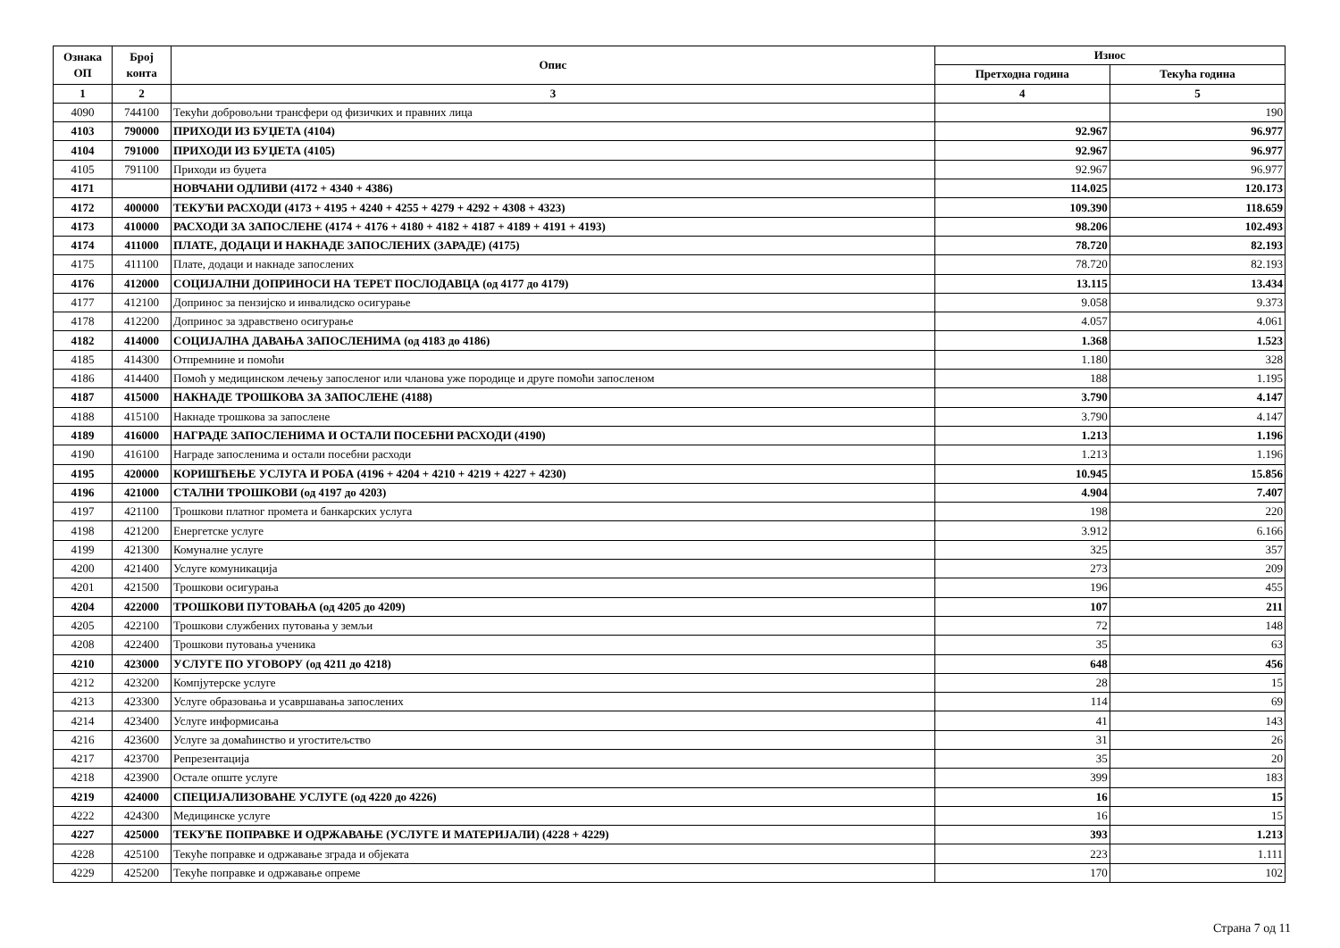| Ознака ОП | Број конта | Опис | Износ | |
| --- | --- | --- | --- | --- |
| | | | Претходна година | Текућа година |
| 1 | 2 | 3 | 4 | 5 |
| 4090 | 744100 | Текући добровољни трансфери од физичких и правних лица | | 190 |
| 4103 | 790000 | ПРИХОДИ ИЗ БУЏЕТА (4104) | 92.967 | 96.977 |
| 4104 | 791000 | ПРИХОДИ ИЗ БУЏЕТА (4105) | 92.967 | 96.977 |
| 4105 | 791100 | Приходи из буџета | 92.967 | 96.977 |
| 4171 | | НОВЧАНИ ОДЛИВИ (4172 + 4340 + 4386) | 114.025 | 120.173 |
| 4172 | 400000 | ТЕКУЋИ РАСХОДИ (4173 + 4195 + 4240 + 4255 + 4279 + 4292 + 4308 + 4323) | 109.390 | 118.659 |
| 4173 | 410000 | РАСХОДИ ЗА ЗАПОСЛЕНЕ (4174 + 4176 + 4180 + 4182 + 4187 + 4189 + 4191 + 4193) | 98.206 | 102.493 |
| 4174 | 411000 | ПЛАТЕ, ДОДАЦИ И НАКНАДЕ ЗАПОСЛЕНИХ (ЗАРАДЕ) (4175) | 78.720 | 82.193 |
| 4175 | 411100 | Плате, додаци и накнаде запослених | 78.720 | 82.193 |
| 4176 | 412000 | СОЦИЈАЛНИ ДОПРИНОСИ НА ТЕРЕТ ПОСЛОДАВЦА (од 4177 до 4179) | 13.115 | 13.434 |
| 4177 | 412100 | Допринос за пензијско и инвалидско осигурање | 9.058 | 9.373 |
| 4178 | 412200 | Допринос за здравствено осигурање | 4.057 | 4.061 |
| 4182 | 414000 | СОЦИЈАЛНА ДАВАЊА ЗАПОСЛЕНИМА (од 4183 до 4186) | 1.368 | 1.523 |
| 4185 | 414300 | Отпремнине и помоћи | 1.180 | 328 |
| 4186 | 414400 | Помоћ у медицинском лечењу запосленог или чланова уже породице и друге помоћи запосленом | 188 | 1.195 |
| 4187 | 415000 | НАКНАДЕ ТРОШКОВА ЗА ЗАПОСЛЕНЕ (4188) | 3.790 | 4.147 |
| 4188 | 415100 | Накнаде трошкова за запослене | 3.790 | 4.147 |
| 4189 | 416000 | НАГРАДЕ ЗАПОСЛЕНИМА И ОСТАЛИ ПОСЕБНИ РАСХОДИ (4190) | 1.213 | 1.196 |
| 4190 | 416100 | Награде запосленима и остали посебни расходи | 1.213 | 1.196 |
| 4195 | 420000 | КОРИШЋЕЊЕ УСЛУГА И РОБА (4196 + 4204 + 4210 + 4219 + 4227 + 4230) | 10.945 | 15.856 |
| 4196 | 421000 | СТАЛНИ ТРОШКОВИ (од 4197 до 4203) | 4.904 | 7.407 |
| 4197 | 421100 | Трошкови платног промета и банкарских услуга | 198 | 220 |
| 4198 | 421200 | Енергетске услуге | 3.912 | 6.166 |
| 4199 | 421300 | Комуналне услуге | 325 | 357 |
| 4200 | 421400 | Услуге комуникација | 273 | 209 |
| 4201 | 421500 | Трошкови осигурања | 196 | 455 |
| 4204 | 422000 | ТРОШКОВИ ПУТОВАЊА (од 4205 до 4209) | 107 | 211 |
| 4205 | 422100 | Трошкови службених путовања у земљи | 72 | 148 |
| 4208 | 422400 | Трошкови путовања ученика | 35 | 63 |
| 4210 | 423000 | УСЛУГЕ ПО УГОВОРУ (од 4211 до 4218) | 648 | 456 |
| 4212 | 423200 | Компјутерске услуге | 28 | 15 |
| 4213 | 423300 | Услуге образовања и усавршавања запослених | 114 | 69 |
| 4214 | 423400 | Услуге информисања | 41 | 143 |
| 4216 | 423600 | Услуге за домаћинство и угоститељство | 31 | 26 |
| 4217 | 423700 | Репрезентација | 35 | 20 |
| 4218 | 423900 | Остале опште услуге | 399 | 183 |
| 4219 | 424000 | СПЕЦИЈАЛИЗОВАНЕ УСЛУГЕ (од 4220 до 4226) | 16 | 15 |
| 4222 | 424300 | Медицинске услуге | 16 | 15 |
| 4227 | 425000 | ТЕКУЋЕ ПОПРАВКЕ И ОДРЖАВАЊЕ (УСЛУГЕ И МАТЕРИЈАЛИ) (4228 + 4229) | 393 | 1.213 |
| 4228 | 425100 | Текуће поправке и одржавање зграда и објеката | 223 | 1.111 |
| 4229 | 425200 | Текуће поправке и одржавање опреме | 170 | 102 |
Страна 7 од 11